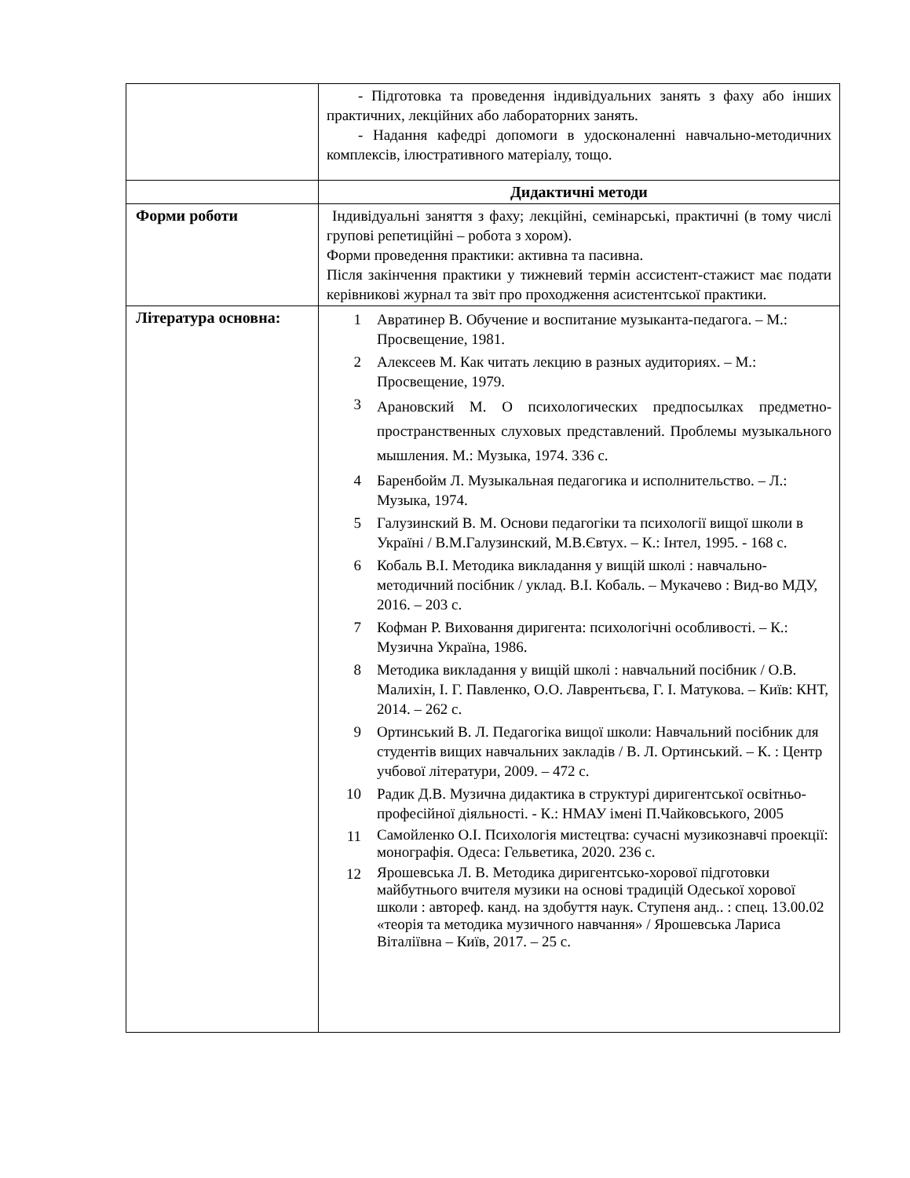| | - Підготовка та проведення індивідуальних занять з фаху або інших практичних, лекційних або лабораторних занять. - Надання кафедрі допомоги в удосконаленні навчально-методичних комплексів, ілюстративного матеріалу, тощо. |
| | Дидактичні методи |
| Форми роботи | Індивідуальні заняття з фаху; лекційні, семінарські, практичні (в тому числі групові репетиційні – робота з хором). Форми проведення практики: активна та пасивна. Після закінчення практики у тижневий термін ассистент-стажист має подати керівникові журнал та звіт про проходження асистентської практики. |
| Література основна: | 1 Авратинер В. Обучение и воспитание музыканта-педагога. – М.: Просвещение, 1981. 2 Алексеев М. Как читать лекцию в разных аудиториях. – М.: Просвещение, 1979. 3 Арановский М. О психологических предпосылках предметно-пространственных слуховых представлений. Проблемы музыкального мышления. М.: Музыка, 1974. 336 с. 4 Баренбойм Л. Музыкальная педагогика и исполнительство. – Л.: Музыка, 1974. 5 Галузинский В. М. Основи педагогіки та психології вищої школи в Україні / В.М.Галузинский, М.В.Євтух. – К.: Інтел, 1995. - 168 с. 6 Кобаль В.І. Методика викладання у вищій школі : навчально-методичний посібник / уклад. В.І. Кобаль. – Мукачево : Вид-во МДУ, 2016. – 203 с. 7 Кофман Р. Виховання диригента: психологічні особливості. – К.: Музична Україна, 1986. 8 Методика викладання у вищій школі : навчальний посібник / О.В. Малихін, І. Г. Павленко, О.О. Лаврентьєва, Г. І. Матукова. – Київ: КНТ, 2014. – 262 с. 9 Ортинський В. Л. Педагогіка вищої школи: Навчальний посібник для студентів вищих навчальних закладів / В. Л. Ортинський. – К. : Центр учбової літератури, 2009. – 472 с. 10 Радик Д.В. Музична дидактика в структурі диригентської освітньо-професійної діяльності. - К.: НМАУ імені П.Чайковського, 2005 11 Самойленко О.І. Психологія мистецтва: сучасні музикознавчі проекції: монографія. Одеса: Гельветика, 2020. 236 с. 12 Ярошевська Л. В. Методика диригентсько-хорової підготовки майбутнього вчителя музики на основі традицій Одеської хорової школи : автореф. канд. на здобуття наук. Ступеня анд.. : спец. 13.00.02 «теорія та методика музичного навчання» / Ярошевська Лариса Віталіївна – Київ, 2017. – 25 с. |